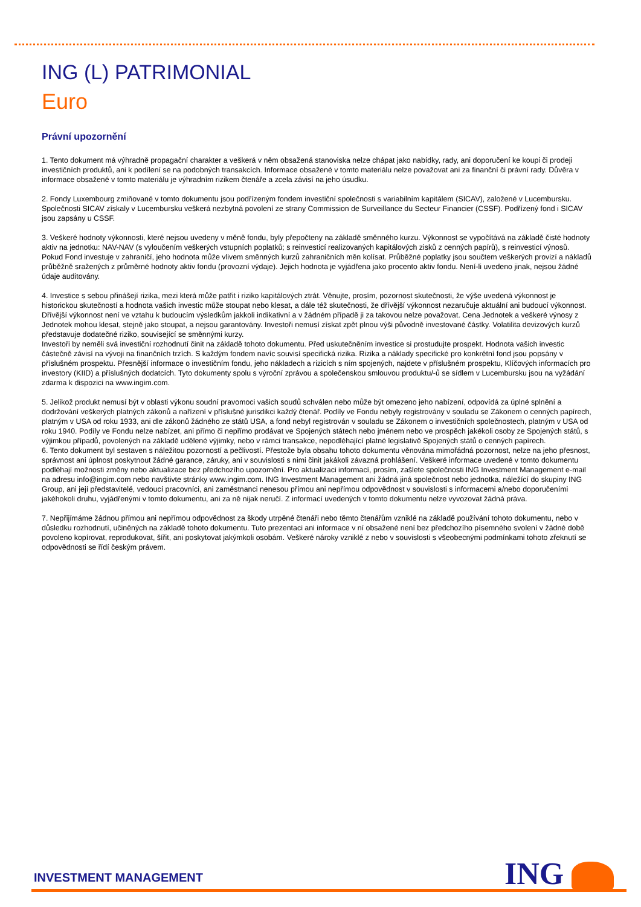ING (L) PATRIMONIAL
Euro
Právní upozornění
1. Tento dokument má výhradně propagační charakter a veškerá v něm obsažená stanoviska nelze chápat jako nabídky, rady, ani doporučení ke koupi či prodeji investičních produktů, ani k podílení se na podobných transakcích. Informace obsažené v tomto materiálu nelze považovat ani za finanční či právní rady. Důvěra v informace obsažené v tomto materiálu je výhradním rizikem čtenáře a zcela závisí na jeho úsudku.
2. Fondy Luxembourg zmiňované v tomto dokumentu jsou podřízeným fondem investiční společnosti s variabilním kapitálem (SICAV), založené v Lucembursku. Společnosti SICAV získaly v Lucembursku veškerá nezbytná povolení ze strany Commission de Surveillance du Secteur Financier (CSSF). Podřízený fond i SICAV jsou zapsány u CSSF.
3. Veškeré hodnoty výkonnosti, které nejsou uvedeny v měně fondu, byly přepočteny na základě směnného kurzu. Výkonnost se vypočítává na základě čisté hodnoty aktiv na jednotku: NAV-NAV (s vyloučením veškerých vstupních poplatků; s reinvesticí realizovaných kapitálových zisků z cenných papírů), s reinvesticí výnosů. Pokud Fond investuje v zahraničí, jeho hodnota může vlivem směnných kurzů zahraničních měn kolísat. Průběžné poplatky jsou součtem veškerých provizí a nákladů průběžně sražených z průměrné hodnoty aktiv fondu (provozní výdaje). Jejich hodnota je vyjádřena jako procento aktiv fondu. Není-li uvedeno jinak, nejsou žádné údaje auditovány.
4. Investice s sebou přinášejí rizika, mezi která může patřit i riziko kapitálových ztrát. Věnujte, prosím, pozornost skutečnosti, že výše uvedená výkonnost je historickou skutečností a hodnota vašich investic může stoupat nebo klesat, a dále též skutečnosti, že dřívější výkonnost nezaručuje aktuální ani budoucí výkonnost. Dřívější výkonnost není ve vztahu k budoucím výsledkům jakkoli indikativní a v žádném případě ji za takovou nelze považovat. Cena Jednotek a veškeré výnosy z Jednotek mohou klesat, stejně jako stoupat, a nejsou garantovány. Investoři nemusí získat zpět plnou výši původně investované částky. Volatilita devizových kurzů představuje dodatečné riziko, související se směnnými kurzy.
Investoři by neměli svá investiční rozhodnutí činit na základě tohoto dokumentu. Před uskutečněním investice si prostudujte prospekt. Hodnota vašich investic částečně závisí na vývoji na finančních trzích. S každým fondem navíc souvisí specifická rizika. Rizika a náklady specifické pro konkrétní fond jsou popsány v příslušném prospektu. Přesnější informace o investičním fondu, jeho nákladech a rizicích s ním spojených, najdete v příslušném prospektu, Klíčových informacích pro investory (KIID) a příslušných dodatcích. Tyto dokumenty spolu s výroční zprávou a společenskou smlouvou produktu/-ů se sídlem v Lucembursku jsou na vyžádání zdarma k dispozici na www.ingim.com.
5. Jelikož produkt nemusí být v oblasti výkonu soudní pravomoci vašich soudů schválen nebo může být omezeno jeho nabízení, odpovídá za úplné splnění a dodržování veškerých platných zákonů a nařízení v příslušné jurisdikci každý čtenář. Podíly ve Fondu nebyly registrovány v souladu se Zákonem o cenných papírech, platným v USA od roku 1933, ani dle zákonů žádného ze států USA, a fond nebyl registrován v souladu se Zákonem o investičních společnostech, platným v USA od roku 1940. Podíly ve Fondu nelze nabízet, ani přímo či nepřímo prodávat ve Spojených státech nebo jménem nebo ve prospěch jakékoli osoby ze Spojených států, s výjimkou případů, povolených na základě udělené výjimky, nebo v rámci transakce, nepodléhající platné legislativě Spojených států o cenných papírech.
6. Tento dokument byl sestaven s náležitou pozorností a pečlivostí. Přestože byla obsahu tohoto dokumentu věnována mimořádná pozornost, nelze na jeho přesnost, správnost ani úplnost poskytnout žádné garance, záruky, ani v souvislosti s nimi činit jakákoli závazná prohlášení. Veškeré informace uvedené v tomto dokumentu podléhají možnosti změny nebo aktualizace bez předchozího upozornění. Pro aktualizaci informací, prosím, zašlete společnosti ING Investment Management e-mail na adresu info@ingim.com nebo navštivte stránky www.ingim.com. ING Investment Management ani žádná jiná společnost nebo jednotka, náležící do skupiny ING Group, ani její představitelé, vedoucí pracovníci, ani zaměstnanci nenesou přímou ani nepřímou odpovědnost v souvislosti s informacemi a/nebo doporučeními jakéhokoli druhu, vyjádřenými v tomto dokumentu, ani za ně nijak neručí. Z informací uvedených v tomto dokumentu nelze vyvozovat žádná práva.
7. Nepřijímáme žádnou přímou ani nepřímou odpovědnost za škody utrpěné čtenáři nebo těmto čtenářům vzniklé na základě používání tohoto dokumentu, nebo v důsledku rozhodnutí, učiněných na základě tohoto dokumentu. Tuto prezentaci ani informace v ní obsažené není bez předchozího písemného svolení v žádné době povoleno kopírovat, reprodukovat, šířit, ani poskytovat jakýmkoli osobám. Veškeré nároky vzniklé z nebo v souvislosti s všeobecnými podmínkami tohoto zřeknutí se odpovědnosti se řídí českým právem.
INVESTMENT MANAGEMENT ING